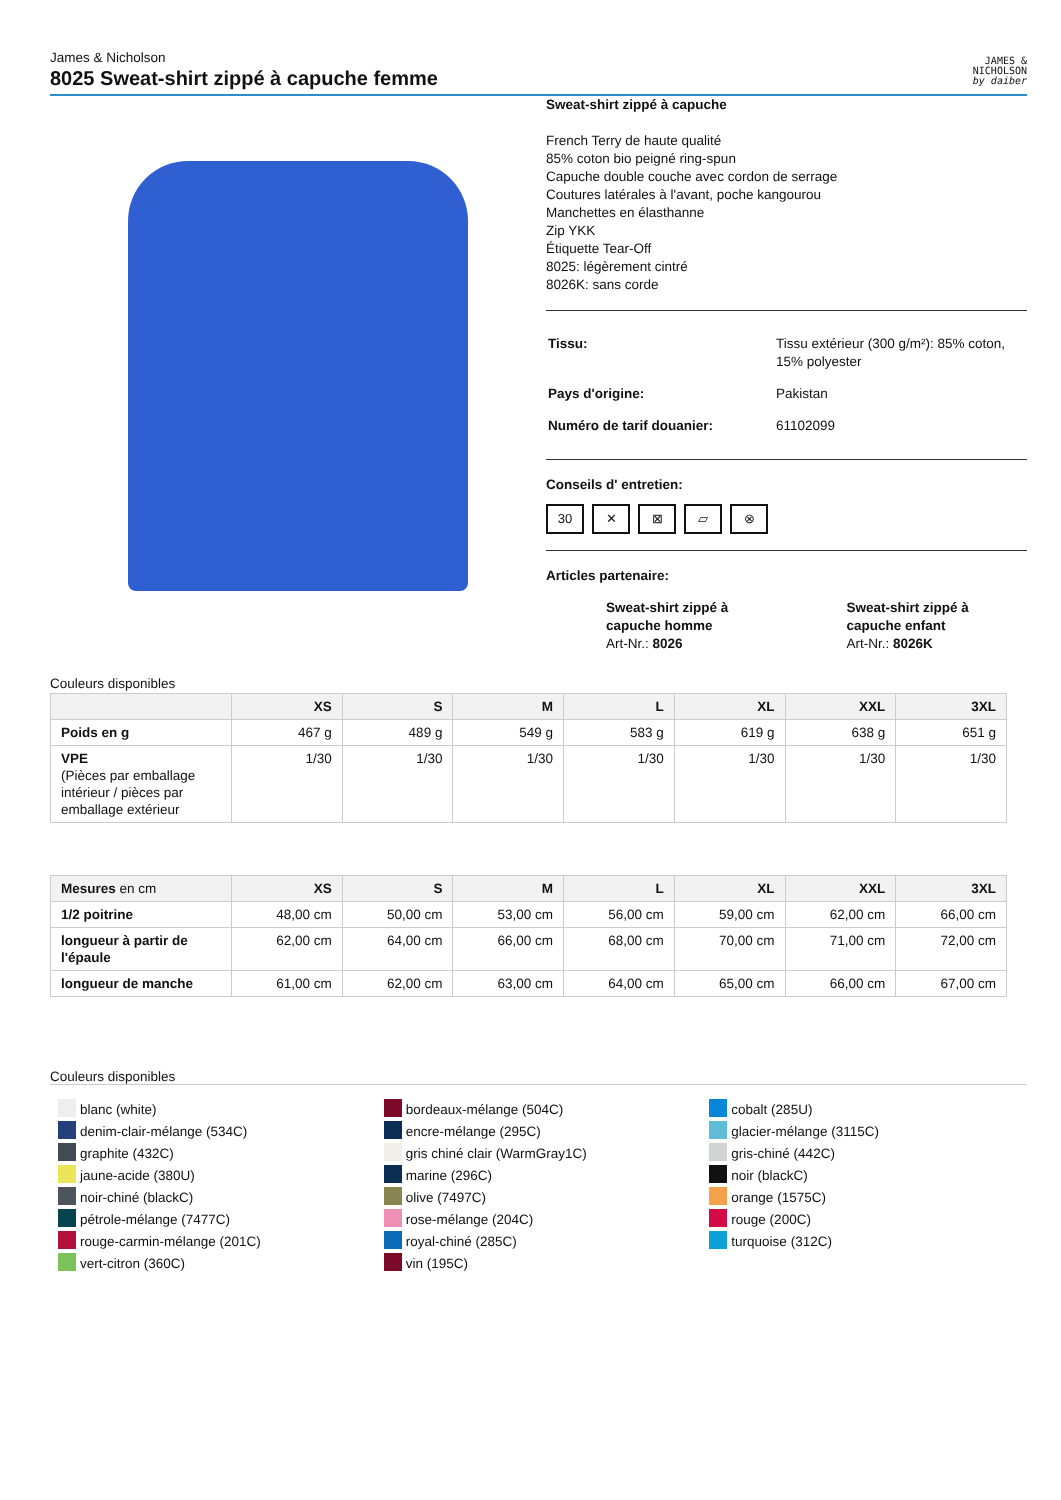James & Nicholson
8025 Sweat-shirt zippé à capuche femme
JAMES &
NICHOLSON
by daiber
Sweat-shirt zippé à capuche
French Terry de haute qualité
85% coton bio peigné ring-spun
Capuche double couche avec cordon de serrage
Coutures latérales à l'avant, poche kangourou
Manchettes en élasthanne
Zip YKK
Étiquette Tear-Off
8025: légèrement cintré
8026K: sans corde
| Tissu: | Tissu extérieur (300 g/m²): 85% coton, 15% polyester |
| Pays d'origine: | Pakistan |
| Numéro de tarif douanier: | 61102099 |
Conseils d' entretien:
30 ✕ ⊠ ⏥ ⊗
Articles partenaire:
Sweat-shirt zippé à capuche homme
Art-Nr.: 8026
Sweat-shirt zippé à capuche enfant
Art-Nr.: 8026K
Couleurs disponibles
| | XS | S | M | L | XL | XXL | 3XL |
| --- | --- | --- | --- | --- | --- | --- | --- |
| Poids en g | 467 g | 489 g | 549 g | 583 g | 619 g | 638 g | 651 g |
| VPE (Pièces par emballage intérieur / pièces par emballage extérieur | 1/30 | 1/30 | 1/30 | 1/30 | 1/30 | 1/30 | 1/30 |
| Mesures en cm | XS | S | M | L | XL | XXL | 3XL |
| --- | --- | --- | --- | --- | --- | --- | --- |
| 1/2 poitrine | 48,00 cm | 50,00 cm | 53,00 cm | 56,00 cm | 59,00 cm | 62,00 cm | 66,00 cm |
| longueur à partir de l'épaule | 62,00 cm | 64,00 cm | 66,00 cm | 68,00 cm | 70,00 cm | 71,00 cm | 72,00 cm |
| longueur de manche | 61,00 cm | 62,00 cm | 63,00 cm | 64,00 cm | 65,00 cm | 66,00 cm | 67,00 cm |
Couleurs disponibles
blanc (white)
denim-clair-mélange (534C)
graphite (432C)
jaune-acide (380U)
noir-chiné (blackC)
pétrole-mélange (7477C)
rouge-carmin-mélange (201C)
vert-citron (360C)
bordeaux-mélange (504C)
encre-mélange (295C)
gris chiné clair (WarmGray1C)
marine (296C)
olive (7497C)
rose-mélange (204C)
royal-chiné (285C)
vin (195C)
cobalt (285U)
glacier-mélange (3115C)
gris-chiné (442C)
noir (blackC)
orange (1575C)
rouge (200C)
turquoise (312C)